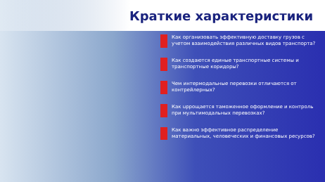Краткие характеристики
Как организовать эффективную доставку грузов с учетом взаимодействия различных видов транспорта?
Как создаются единые транспортные системы и транспортные коридоры?
Чем интермодальные перевозки отличаются от контрейлерных?
Как upрощается таможенное оформление и контроль при мультимодальных перевозках?
Как важно эффективное распределение материальных, человеческих и финансовых ресурсов?